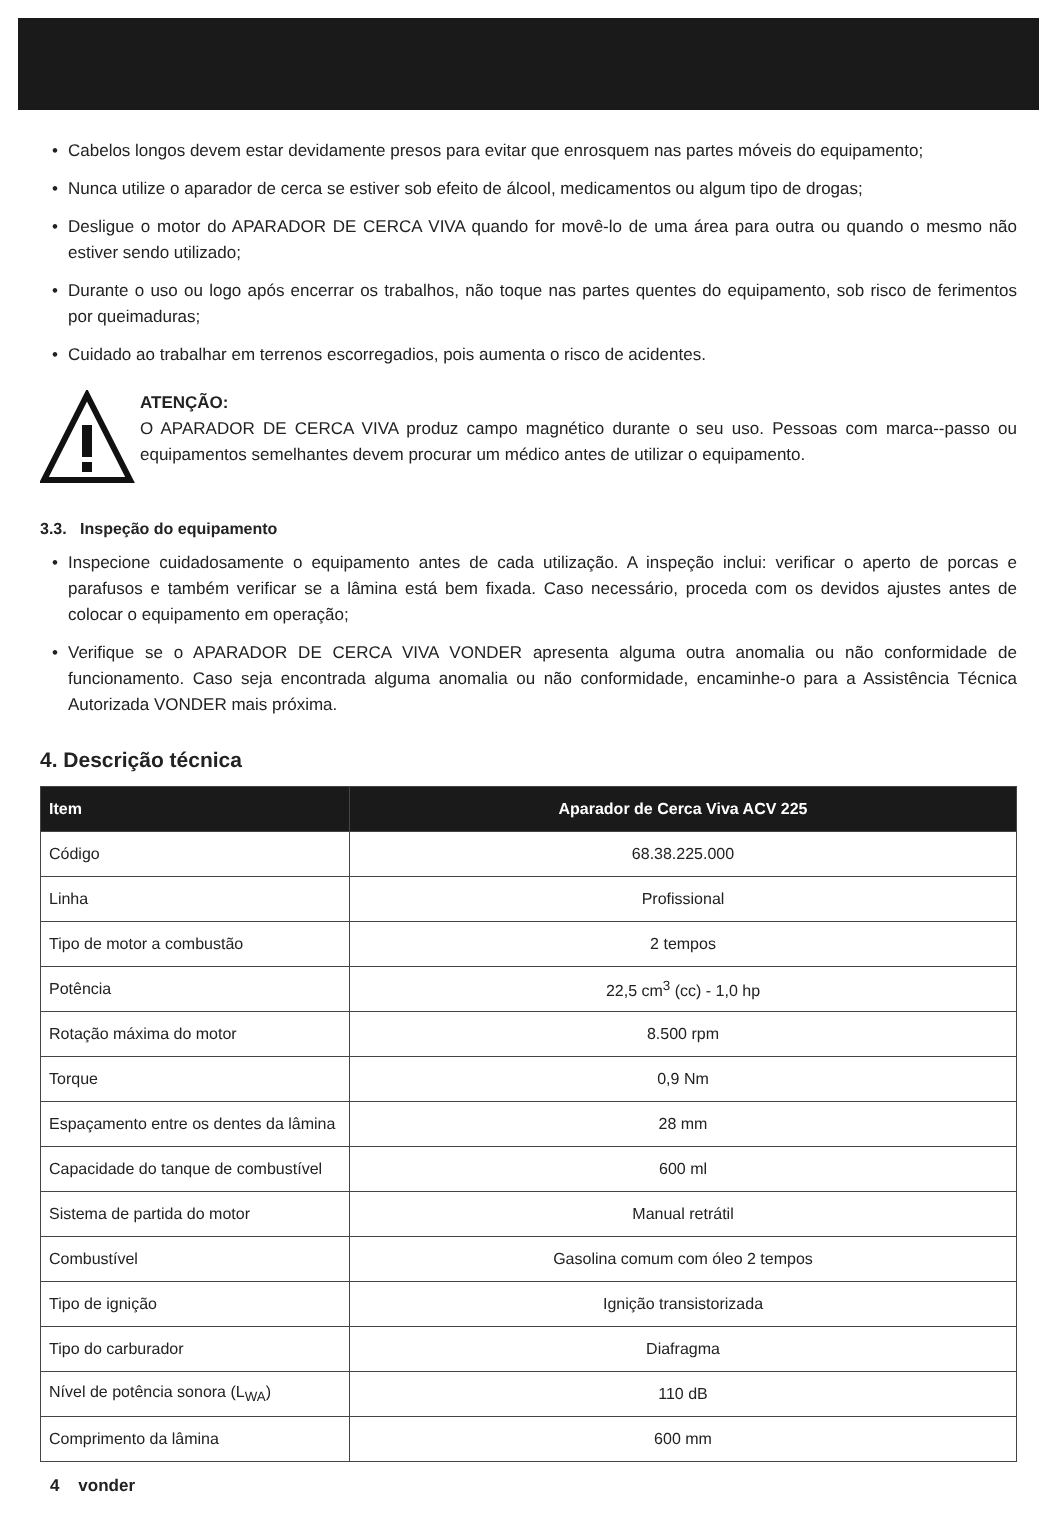• Cabelos longos devem estar devidamente presos para evitar que enrosquem nas partes móveis do equipamento;
• Nunca utilize o aparador de cerca se estiver sob efeito de álcool, medicamentos ou algum tipo de drogas;
• Desligue o motor do APARADOR DE CERCA VIVA quando for movê-lo de uma área para outra ou quando o mesmo não estiver sendo utilizado;
• Durante o uso ou logo após encerrar os trabalhos, não toque nas partes quentes do equipamento, sob risco de ferimentos por queimaduras;
• Cuidado ao trabalhar em terrenos escorregadios, pois aumenta o risco de acidentes.
ATENÇÃO:
O APARADOR DE CERCA VIVA produz campo magnético durante o seu uso. Pessoas com marca--passo ou equipamentos semelhantes devem procurar um médico antes de utilizar o equipamento.
3.3. Inspeção do equipamento
• Inspecione cuidadosamente o equipamento antes de cada utilização. A inspeção inclui: verificar o aperto de porcas e parafusos e também verificar se a lâmina está bem fixada. Caso necessário, proceda com os devidos ajustes antes de colocar o equipamento em operação;
• Verifique se o APARADOR DE CERCA VIVA VONDER apresenta alguma outra anomalia ou não conformidade de funcionamento. Caso seja encontrada alguma anomalia ou não conformidade, encaminhe-o para a Assistência Técnica Autorizada VONDER mais próxima.
4. Descrição técnica
| Item | Aparador de Cerca Viva ACV 225 |
| --- | --- |
| Código | 68.38.225.000 |
| Linha | Profissional |
| Tipo de motor a combustão | 2 tempos |
| Potência | 22,5 cm<sup>3</sup> (cc) - 1,0 hp |
| Rotação máxima do motor | 8.500 rpm |
| Torque | 0,9 Nm |
| Espaçamento entre os dentes da lâmina | 28 mm |
| Capacidade do tanque de combustível | 600 ml |
| Sistema de partida do motor | Manual retrátil |
| Combustível | Gasolina comum com óleo 2 tempos |
| Tipo de ignição | Ignição transistorizada |
| Tipo do carburador | Diafragma |
| Nível de potência sonora (L<sub>WA</sub>) | 110 dB |
| Comprimento da lâmina | 600 mm |
4 vonder